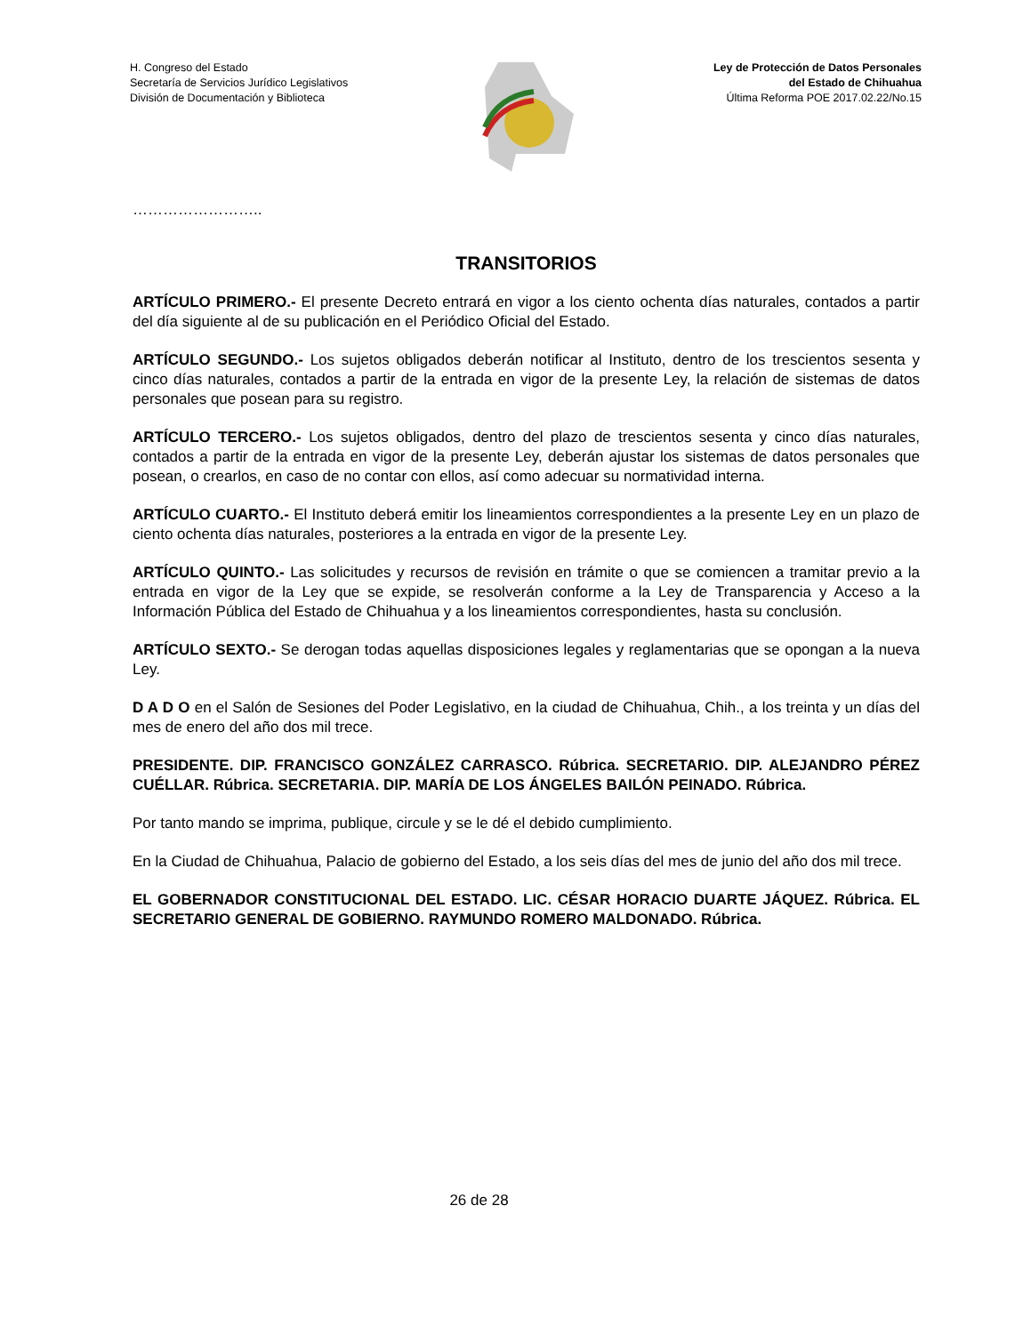H. Congreso del Estado
Secretaría de Servicios Jurídico Legislativos
División de Documentación y Biblioteca
Ley de Protección de Datos Personales
del Estado de Chihuahua
Última Reforma POE 2017.02.22/No.15
……………………..
TRANSITORIOS
ARTÍCULO PRIMERO.- El presente Decreto entrará en vigor a los ciento ochenta días naturales, contados a partir del día siguiente al de su publicación en el Periódico Oficial del Estado.
ARTÍCULO SEGUNDO.- Los sujetos obligados deberán notificar al Instituto, dentro de los trescientos sesenta y cinco días naturales, contados a partir de la entrada en vigor de la presente Ley, la relación de sistemas de datos personales que posean para su registro.
ARTÍCULO TERCERO.- Los sujetos obligados, dentro del plazo de trescientos sesenta y cinco días naturales, contados a partir de la entrada en vigor de la presente Ley, deberán ajustar los sistemas de datos personales que posean, o crearlos, en caso de no contar con ellos, así como adecuar su normatividad interna.
ARTÍCULO CUARTO.- El Instituto deberá emitir los lineamientos correspondientes a la presente Ley en un plazo de ciento ochenta días naturales, posteriores a la entrada en vigor de la presente Ley.
ARTÍCULO QUINTO.- Las solicitudes y recursos de revisión en trámite o que se comiencen a tramitar previo a la entrada en vigor de la Ley que se expide, se resolverán conforme a la Ley de Transparencia y Acceso a la Información Pública del Estado de Chihuahua y a los lineamientos correspondientes, hasta su conclusión.
ARTÍCULO SEXTO.- Se derogan todas aquellas disposiciones legales y reglamentarias que se opongan a la nueva Ley.
D A D O en el Salón de Sesiones del Poder Legislativo, en la ciudad de Chihuahua, Chih., a los treinta y un días del mes de enero del año dos mil trece.
PRESIDENTE. DIP. FRANCISCO GONZÁLEZ CARRASCO. Rúbrica. SECRETARIO. DIP. ALEJANDRO PÉREZ CUÉLLAR. Rúbrica. SECRETARIA. DIP. MARÍA DE LOS ÁNGELES BAILÓN PEINADO. Rúbrica.
Por tanto mando se imprima, publique, circule y se le dé el debido cumplimiento.
En la Ciudad de Chihuahua, Palacio de gobierno del Estado, a los seis días del mes de junio del año dos mil trece.
EL GOBERNADOR CONSTITUCIONAL DEL ESTADO. LIC. CÉSAR HORACIO DUARTE JÁQUEZ. Rúbrica. EL SECRETARIO GENERAL DE GOBIERNO. RAYMUNDO ROMERO MALDONADO. Rúbrica.
26 de 28